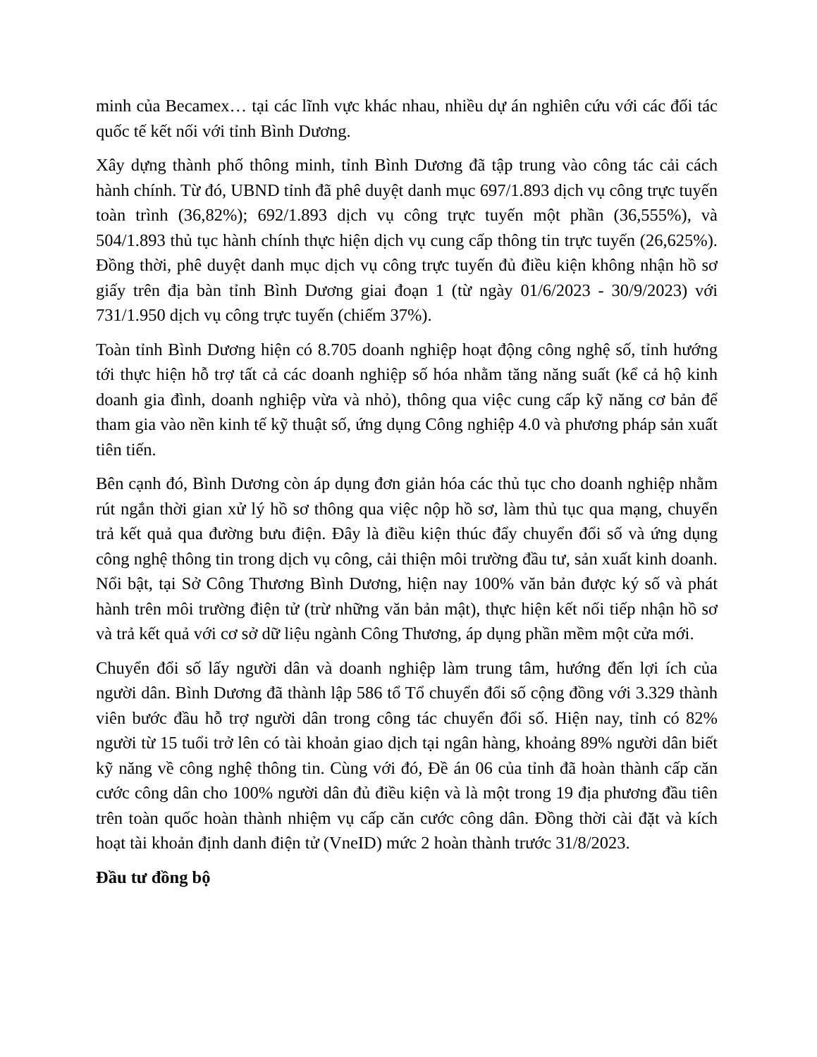minh của Becamex… tại các lĩnh vực khác nhau, nhiều dự án nghiên cứu với các đối tác quốc tế kết nối với tỉnh Bình Dương.
Xây dựng thành phố thông minh, tỉnh Bình Dương đã tập trung vào công tác cải cách hành chính. Từ đó, UBND tỉnh đã phê duyệt danh mục 697/1.893 dịch vụ công trực tuyến toàn trình (36,82%); 692/1.893 dịch vụ công trực tuyến một phần (36,555%), và 504/1.893 thủ tục hành chính thực hiện dịch vụ cung cấp thông tin trực tuyến (26,625%). Đồng thời, phê duyệt danh mục dịch vụ công trực tuyến đủ điều kiện không nhận hồ sơ giấy trên địa bàn tỉnh Bình Dương giai đoạn 1 (từ ngày 01/6/2023 - 30/9/2023) với 731/1.950 dịch vụ công trực tuyến (chiếm 37%).
Toàn tỉnh Bình Dương hiện có 8.705 doanh nghiệp hoạt động công nghệ số, tỉnh hướng tới thực hiện hỗ trợ tất cả các doanh nghiệp số hóa nhằm tăng năng suất (kể cả hộ kinh doanh gia đình, doanh nghiệp vừa và nhỏ), thông qua việc cung cấp kỹ năng cơ bản để tham gia vào nền kinh tế kỹ thuật số, ứng dụng Công nghiệp 4.0 và phương pháp sản xuất tiên tiến.
Bên cạnh đó, Bình Dương còn áp dụng đơn giản hóa các thủ tục cho doanh nghiệp nhằm rút ngắn thời gian xử lý hồ sơ thông qua việc nộp hồ sơ, làm thủ tục qua mạng, chuyển trả kết quả qua đường bưu điện. Đây là điều kiện thúc đẩy chuyển đổi số và ứng dụng công nghệ thông tin trong dịch vụ công, cải thiện môi trường đầu tư, sản xuất kinh doanh. Nổi bật, tại Sở Công Thương Bình Dương, hiện nay 100% văn bản được ký số và phát hành trên môi trường điện tử (trừ những văn bản mật), thực hiện kết nối tiếp nhận hồ sơ và trả kết quả với cơ sở dữ liệu ngành Công Thương, áp dụng phần mềm một cửa mới.
Chuyển đổi số lấy người dân và doanh nghiệp làm trung tâm, hướng đến lợi ích của người dân. Bình Dương đã thành lập 586 tổ Tổ chuyển đổi số cộng đồng với 3.329 thành viên bước đầu hỗ trợ người dân trong công tác chuyển đổi số. Hiện nay, tỉnh có 82% người từ 15 tuổi trở lên có tài khoản giao dịch tại ngân hàng, khoảng 89% người dân biết kỹ năng về công nghệ thông tin. Cùng với đó, Đề án 06 của tỉnh đã hoàn thành cấp căn cước công dân cho 100% người dân đủ điều kiện và là một trong 19 địa phương đầu tiên trên toàn quốc hoàn thành nhiệm vụ cấp căn cước công dân. Đồng thời cài đặt và kích hoạt tài khoản định danh điện tử (VneID) mức 2 hoàn thành trước 31/8/2023.
Đầu tư đồng bộ